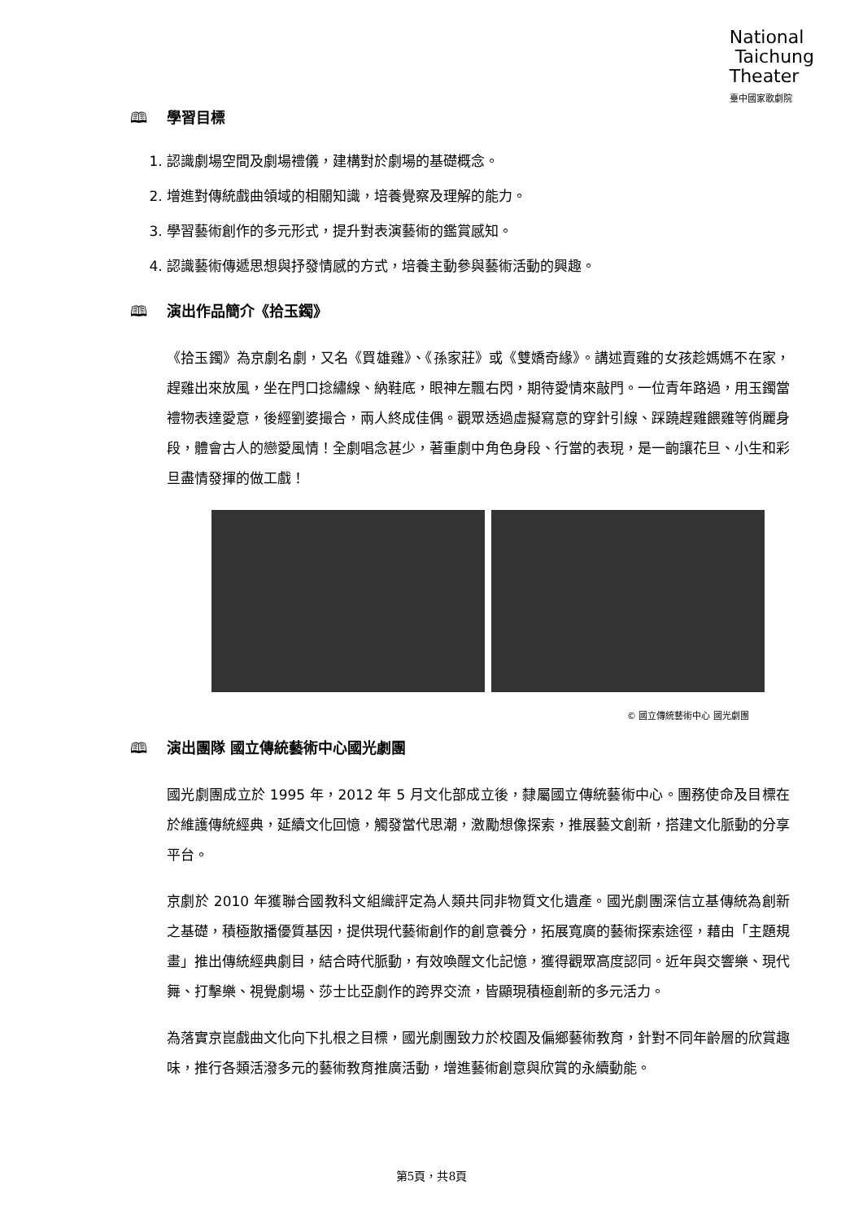National
Taichung
Theater
臺中國家歌劇院
🕮 學習目標
1. 認識劇場空間及劇場禮儀，建構對於劇場的基礎概念。
2. 增進對傳統戲曲領域的相關知識，培養覺察及理解的能力。
3. 學習藝術創作的多元形式，提升對表演藝術的鑑賞感知。
4. 認識藝術傳遞思想與抒發情感的方式，培養主動參與藝術活動的興趣。
🕮 演出作品簡介《拾玉鐲》
《拾玉鐲》為京劇名劇，又名《買雄雞》、《孫家莊》或《雙嬌奇緣》。講述賣雞的女孩趁媽媽不在家，趕雞出來放風，坐在門口捻繡線、納鞋底，眼神左飄右閃，期待愛情來敲門。一位青年路過，用玉鐲當禮物表達愛意，後經劉婆撮合，兩人終成佳偶。觀眾透過虛擬寫意的穿針引線、踩蹺趕雞餵雞等俏麗身段，體會古人的戀愛風情！全劇唱念甚少，著重劇中角色身段、行當的表現，是一齣讓花旦、小生和彩旦盡情發揮的做工戲！
© 國立傳統藝術中心 國光劇團
🕮 演出團隊 國立傳統藝術中心國光劇團
國光劇團成立於 1995 年，2012 年 5 月文化部成立後，隸屬國立傳統藝術中心。團務使命及目標在於維護傳統經典，延續文化回憶，觸發當代思潮，激勵想像探索，推展藝文創新，搭建文化脈動的分享平台。
京劇於 2010 年獲聯合國教科文組織評定為人類共同非物質文化遺產。國光劇團深信立基傳統為創新之基礎，積極散播優質基因，提供現代藝術創作的創意養分，拓展寬廣的藝術探索途徑，藉由「主題規畫」推出傳統經典劇目，結合時代脈動，有效喚醒文化記憶，獲得觀眾高度認同。近年與交響樂、現代舞、打擊樂、視覺劇場、莎士比亞劇作的跨界交流，皆顯現積極創新的多元活力。
為落實京崑戲曲文化向下扎根之目標，國光劇團致力於校園及偏鄉藝術教育，針對不同年齡層的欣賞趣味，推行各類活潑多元的藝術教育推廣活動，增進藝術創意與欣賞的永續動能。
第5頁，共8頁